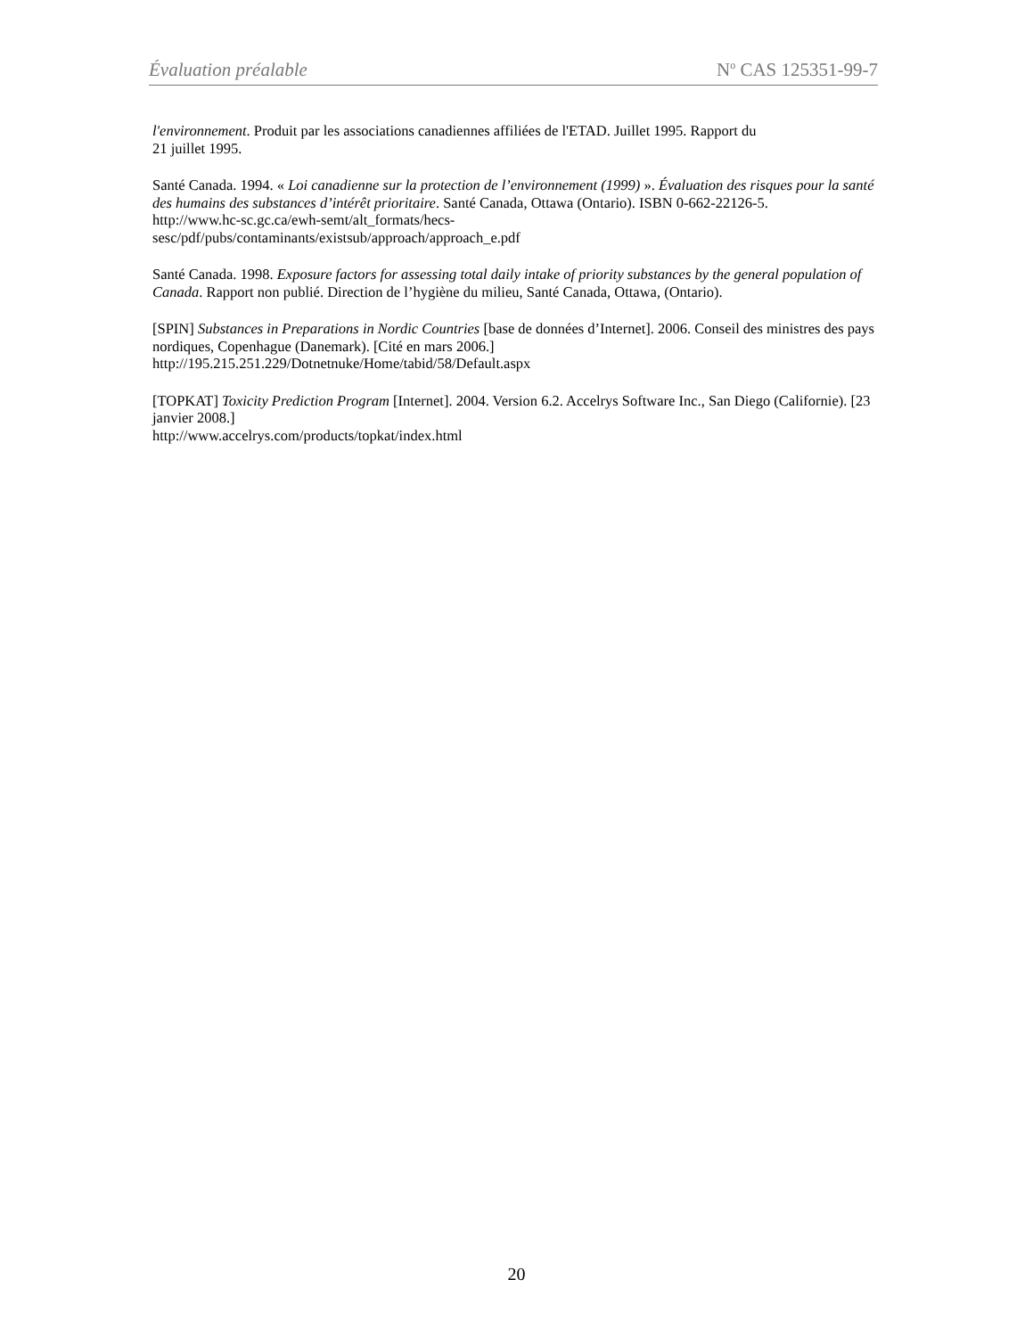Évaluation préalable N<sup>o</sup> CAS 125351-99-7
l'environnement. Produit par les associations canadiennes affiliées de l'ETAD. Juillet 1995. Rapport du
21 juillet 1995.
Santé Canada. 1994. « Loi canadienne sur la protection de l’environnement (1999) ». Évaluation des risques pour la santé des humains des substances d’intérêt prioritaire. Santé Canada, Ottawa (Ontario). ISBN 0-662-22126-5.
http://www.hc-sc.gc.ca/ewh-semt/alt_formats/hecs-
sesc/pdf/pubs/contaminants/existsub/approach/approach_e.pdf
Santé Canada. 1998. Exposure factors for assessing total daily intake of priority substances by the general population of Canada. Rapport non publié. Direction de l’hygiène du milieu, Santé Canada, Ottawa, (Ontario).
[SPIN] Substances in Preparations in Nordic Countries [base de données d’Internet]. 2006. Conseil des ministres des pays nordiques, Copenhague (Danemark). [Cité en mars 2006.]
http://195.215.251.229/Dotnetnuke/Home/tabid/58/Default.aspx
[TOPKAT] Toxicity Prediction Program [Internet]. 2004. Version 6.2. Accelrys Software Inc., San Diego (Californie). [23 janvier 2008.]
http://www.accelrys.com/products/topkat/index.html
20